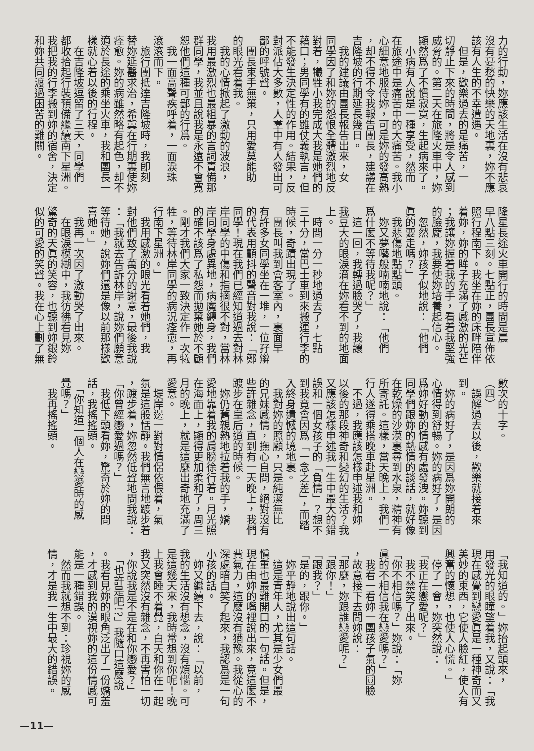力的行動，妳應該生活在沒有悲哀
沒有憂愁的快樂的天地裏，妳不應
該有人生的不幸遭遇。
　但是，歡樂過去的是痛苦，一
切靜止下來的時間，將是令人感到
威脅的。第二天在旅隆火車中，妳
顯然爲了不慣寂寞，生起病來了。
　小病有人說是一種享受，然而
在旅途中是痛苦中的大痛苦。我小
心細意地服侍妳，可是妳的發高熱
，却不得不令我報告團長，建議在
吉隆坡的行期延長幾日。
　我的建議由團長報告出來，女
同學因了和妳的怨恨全體激烈地反
對着，犧牲小我完成大我是她們的
藉口；男同學有的雖仗義執言，但
不能發生決定性的作用。結果，反
對派佔大多數，人羣中有人發出可
鄙的呼號聲。
　團長束手無策，只用愛莫能助
的眼光看着我。
　我的心情掀起了激動的波浪，
我用最激烈也最粗暴的言詞責備那
群同學，我並且說我是永遠不會寬
恕他們這種可鄙的行爲。
　我一面高聲疾呼着，一面淚珠
滾滾而下。
　旅行團抵達吉隆坡時，我卽刻
替妳延醫求治，希冀在行期裏使妳
痊愈。妳的病雖然略有起色，却不
適於長途的乘坐火車，我和團長一
樣就心着以後的行程。
　在吉隆坡逗留了三天，同學們
都收拾起行裝預備繼續南下星洲。
我把我的行李搬到妳的宿舍，決定
和妳共同渡過困苦的難關。
隆星長途火車開行的時間是晨
早八點三刻。七點正，團長宣佈依
照行程南下。我坐在妳的床畔陪伴
着妳，妳的眸子充滿了感激的光芒
；我讓妳握着我的手，看着我堅強
的臉龐，我要使妳培養起信心。
　忽然，妳孩子似地說：「他們
眞的要走嗎？」
　我悲傷地點點頭。
　妳又夢囈般喃喃地說：「他們
爲什麼不等待我呢？」
　這一回，我轉過臉哭了，我讓
我豆大的眼淚滴在妳看不到的地面
上。
　時間一分一秒地過去了，七點
三十分，當巴士車到來搬運行李的
時候，奇蹟出現了。
　團長叫我到會客室內，裏面早
有許多女同學坐在一堆，一位孖辮
的代表用顫抖的聲音對我說：「鄭
同學！現在我們已經知道過去對林
岸同學的中傷和指摘很不對，當林
岸同學身處異地，病魔纏身，我們
的確不該爲了私怨而拋棄她於不顧
。剛才我們大家一致決定作一次犧
牲，等待林岸同學的病況痊愈，再
行南下星洲。」
　我用感激的眼光看着她們，我
對他們致了萬分的謝意，最後我說
：「我就去告訴林岸，說妳們願意
等待她，說妳們還是像以前那樣歡
喜她。」
　我再一次因了激動哭了出來。
　在眼淚模糊中，我彷彿看見妳
驚奇的天眞的笑容，也聽到妳銀鈴
似的可愛的笑聲。我在心上劃了無
數次的十字。
（四）
　誤解過去以後，歡樂就接着來
到。
　妳的病好了，是因爲妳開朗的
心情得到舒暢。妳的病好了，是因
爲妳好動的情感有處發洩。妳聽到
同學們跟妳的熱情的談話，就好像
在乾燥的沙漠裏尋到水泉，精神有
所寄託。這樣，當天晚上，我們一
行人遂得乘搭晚車赴星洲。
　不過，我應該怎樣申述我和妳
以後的那段神奇和變幻的生活？我
又應該怎樣申述我一生中最大的錯
誤和一個女孩子的「負情」？想不
到我竟會因爲「一念之差」，而踏
入終身遺憾的境地裏。
　我對妳的照顧，只是純潔無比
的兄妹感情，撫心自問，絕對沒有
些許雜念，直到有一天晚上，我們
踱步在皇后道的時候。
　妳仍舊親熱地拉着我的手，嬌
愛地靠着我的肩膀徐行着。月光照
在海面上，顯得更加柔和了，周三
月的晚上，就是這麼出奇地充滿了
愛意。
　堤岸邊一對對情侶依偎着，氣
氛是這般恬靜。我們無言地踱步着
，踱步着，妳忽然低聲地問我說：
「你曾經戀愛過嗎？」
　我低下頭看妳，驚奇於妳的問
話，我搖搖頭。
　「你知道一個人在戀愛時的感
覺嗎？」
　我再搖搖頭。
「我知道的。」妳抬起頭來，
用發光的眼瞳望着我，又說：「我
現在感覺到戀愛眞是一種神奇而又
美妙的東西，它使人臉紅，使人有
興奮的懷想，也使人心慌。」
　停了一會，妳突然說：
「我正在戀愛呢？」
　我不禁笑了出來。
「你不相信嗎？」妳說：「妳
眞的不相信我在戀愛嗎？」
　我看一看妳一團孩子氣的圓臉
，故意接下去問妳說：
「那麼，妳跟誰戀愛呢？」
「跟你！」
「跟我？」
「是的，跟你。」
　妳平靜地說出這句話。
　這是青年人，尤其是少女們最
愼重也最難開口的一句話。但是，
現在由妳的嘴裡說出來，竟這麼不
費氣力，這麼沒有猶豫。我從心的
深處暗自笑了起來，我認爲是一句
小孩的話。
　妳又繼續下去，說：「以前，
我的生活沒有想念，沒有煩惱。可
是這幾天來，我時常想到你呢！晚
上我會睡不着覺，白天和你在一起
我又突然沒有雜念，不再害怕一切
，你說我是不是在和你戀愛？」
　「也許是吧!?」我隨口這麼說
。我看見妳的眼角泛出了一份嬌羞
，才感到我的漠視妳的這份情感可
能是一種錯誤。
　然而我就想不到：珍視妳的感
情，才是我一生中最大的錯誤。
—11—